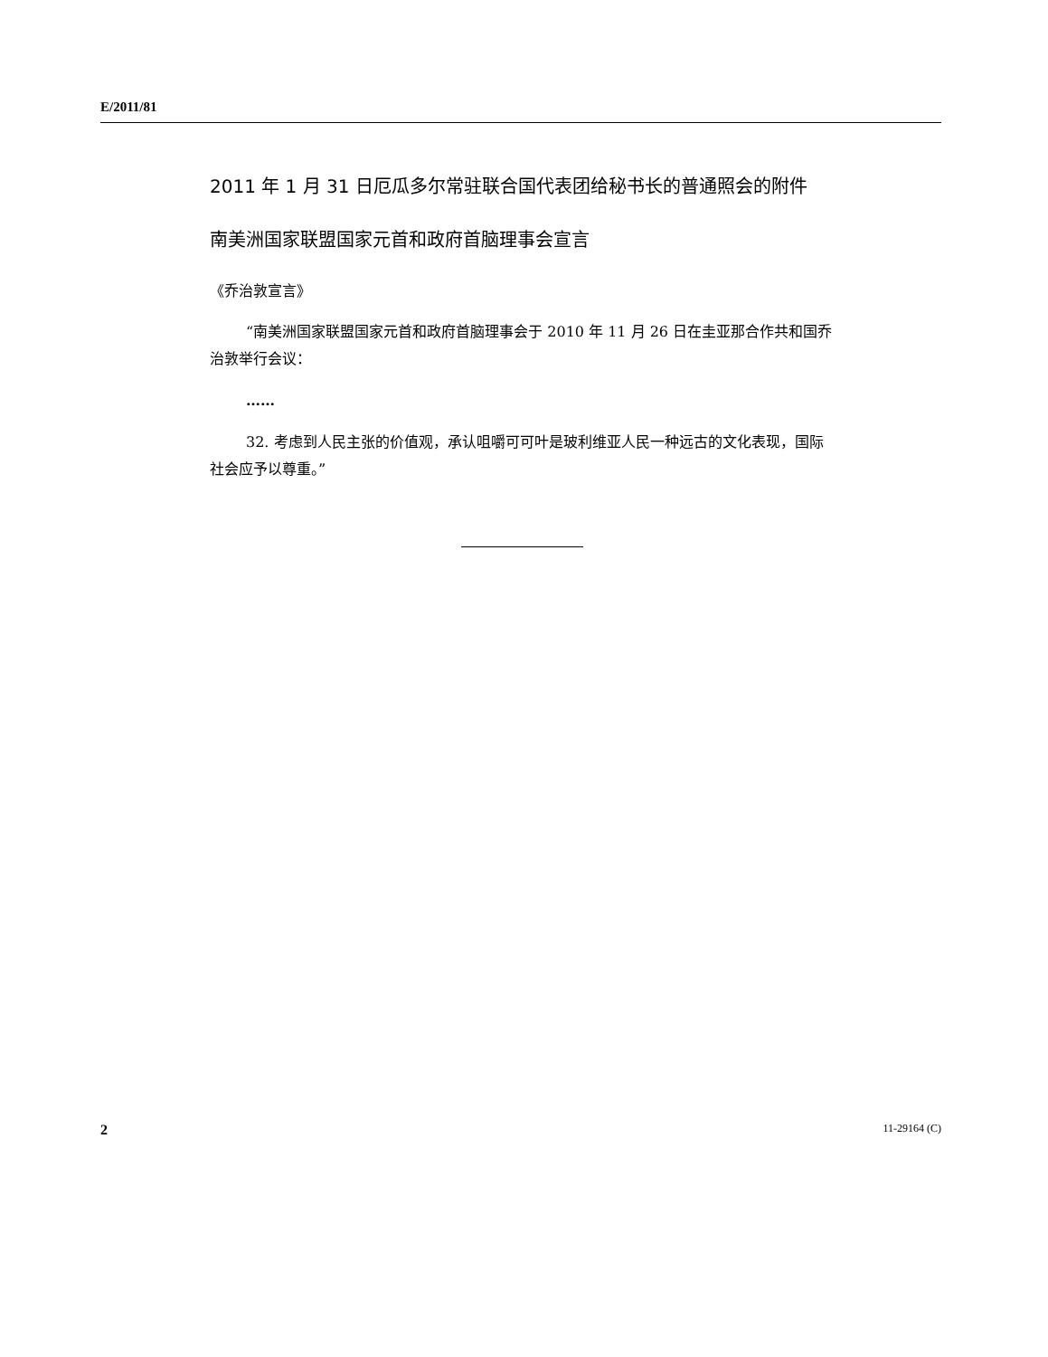E/2011/81
2011 年 1 月 31 日厄瓜多尔常驻联合国代表团给秘书长的普通照会的附件
南美洲国家联盟国家元首和政府首脑理事会宣言
《乔治敦宣言》
“南美洲国家联盟国家元首和政府首脑理事会于 2010 年 11 月 26 日在圭亚那合作共和国乔治敦举行会议：
……
32. 考虑到人民主张的价值观，承认咀嚼可可叶是玻利维亚人民一种远古的文化表现，国际社会应予以尊重。”
2 11-29164 (C)